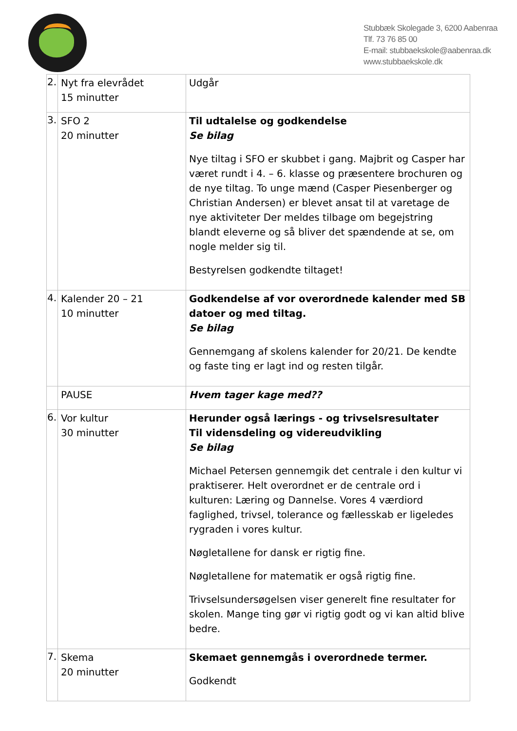Stubbæk Skolegade 3, 6200 Aabenraa
Tlf. 73 76 85 00
E-mail: stubbaekskole@aabenraa.dk
www.stubbaekskole.dk
| 2. | Nyt fra elevrådet 15 minutter | Udgår |
| 3. | SFO 2 20 minutter | Til udtalelse og godkendelse Se bilag Nye tiltag i SFO er skubbet i gang. Majbrit og Casper har været rundt i 4. – 6. klasse og præsentere brochuren og de nye tiltag. To unge mænd (Casper Piesenberger og Christian Andersen) er blevet ansat til at varetage de nye aktiviteter Der meldes tilbage om begejstring blandt eleverne og så bliver det spændende at se, om nogle melder sig til. Bestyrelsen godkendte tiltaget! |
| 4. | Kalender 20 – 21 10 minutter | Godkendelse af vor overordnede kalender med SB datoer og med tiltag. Se bilag Gennemgang af skolens kalender for 20/21. De kendte og faste ting er lagt ind og resten tilgår. |
| | PAUSE | Hvem tager kage med?? |
| 6. | Vor kultur 30 minutter | Herunder også lærings - og trivselsresultater Til vidensdeling og videreudvikling Se bilag Michael Petersen gennemgik det centrale i den kultur vi praktiserer. Helt overordnet er de centrale ord i kulturen: Læring og Dannelse. Vores 4 værdiord faglighed, trivsel, tolerance og fællesskab er ligeledes rygraden i vores kultur. Nøgletallene for dansk er rigtig fine. Nøgletallene for matematik er også rigtig fine. Trivselsundersøgelsen viser generelt fine resultater for skolen. Mange ting gør vi rigtig godt og vi kan altid blive bedre. |
| 7. | Skema 20 minutter | Skemaet gennemgås i overordnede termer. Godkendt |